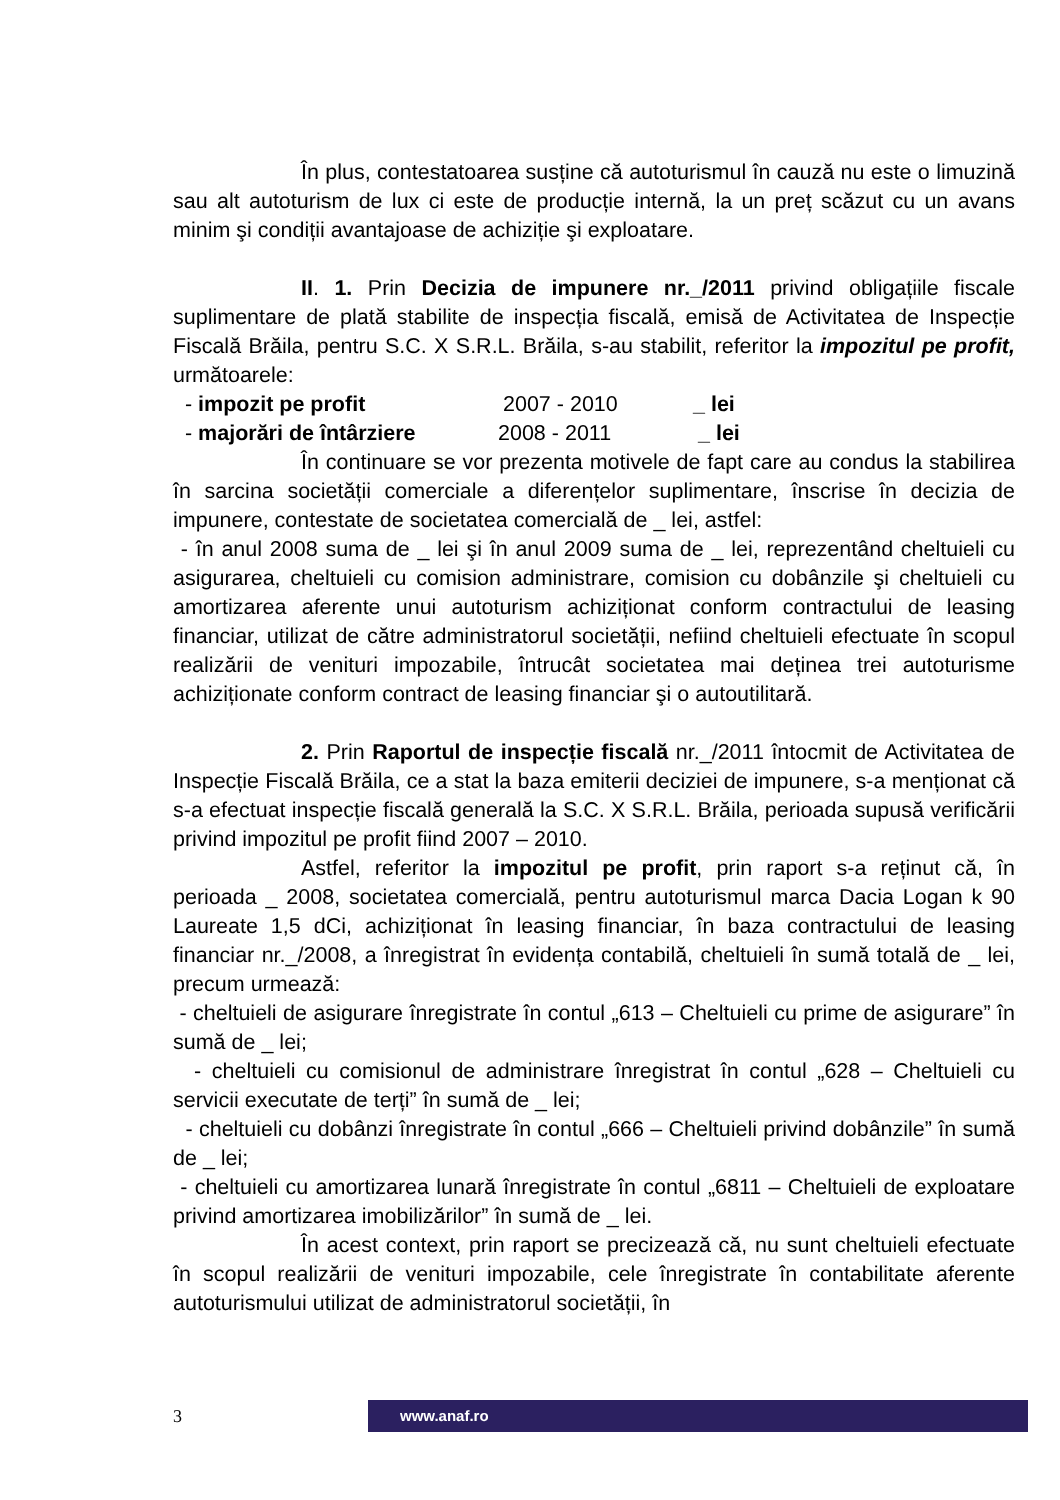În plus, contestatoarea susține că autoturismul în cauză nu este o limuzină sau alt autoturism de lux ci este de producție internă, la un preț scăzut cu un avans minim şi condiții avantajoase de achiziție şi exploatare.
II. 1. Prin Decizia de impunere nr._/2011 privind obligațiile fiscale suplimentare de plată stabilite de inspecția fiscală, emisă de Activitatea de Inspecție Fiscală Brăila, pentru S.C. X S.R.L. Brăila, s-au stabilit, referitor la impozitul pe profit, următoarele:
- impozit pe profit 2007 - 2010 _ lei
- majorări de întârziere 2008 - 2011 _ lei
În continuare se vor prezenta motivele de fapt care au condus la stabilirea în sarcina societății comerciale a diferențelor suplimentare, înscrise în decizia de impunere, contestate de societatea comercială de _ lei, astfel:
- în anul 2008 suma de _ lei şi în anul 2009 suma de _ lei, reprezentând cheltuieli cu asigurarea, cheltuieli cu comision administrare, comision cu dobânzile şi cheltuieli cu amortizarea aferente unui autoturism achiziționat conform contractului de leasing financiar, utilizat de către administratorul societății, nefiind cheltuieli efectuate în scopul realizării de venituri impozabile, întrucât societatea mai deținea trei autoturisme achiziționate conform contract de leasing financiar şi o autoutilitară.
2. Prin Raportul de inspecție fiscală nr._/2011 întocmit de Activitatea de Inspecție Fiscală Brăila, ce a stat la baza emiterii deciziei de impunere, s-a menționat că s-a efectuat inspecție fiscală generală la S.C. X S.R.L. Brăila, perioada supusă verificării privind impozitul pe profit fiind 2007 – 2010.
Astfel, referitor la impozitul pe profit, prin raport s-a reținut că, în perioada _ 2008, societatea comercială, pentru autoturismul marca Dacia Logan k 90 Laureate 1,5 dCi, achiziționat în leasing financiar, în baza contractului de leasing financiar nr._/2008, a înregistrat în evidența contabilă, cheltuieli în sumă totală de _ lei, precum urmează:
- cheltuieli de asigurare înregistrate în contul „613 – Cheltuieli cu prime de asigurare” în sumă de _ lei;
- cheltuieli cu comisionul de administrare înregistrat în contul „628 – Cheltuieli cu servicii executate de terți” în sumă de _ lei;
- cheltuieli cu dobânzi înregistrate în contul „666 – Cheltuieli privind dobânzile” în sumă de _ lei;
- cheltuieli cu amortizarea lunară înregistrate în contul „6811 – Cheltuieli de exploatare privind amortizarea imobilizărilor” în sumă de _ lei.
În acest context, prin raport se precizează că, nu sunt cheltuieli efectuate în scopul realizării de venituri impozabile, cele înregistrate în contabilitate aferente autoturismului utilizat de administratorul societății, în
3
www.anaf.ro